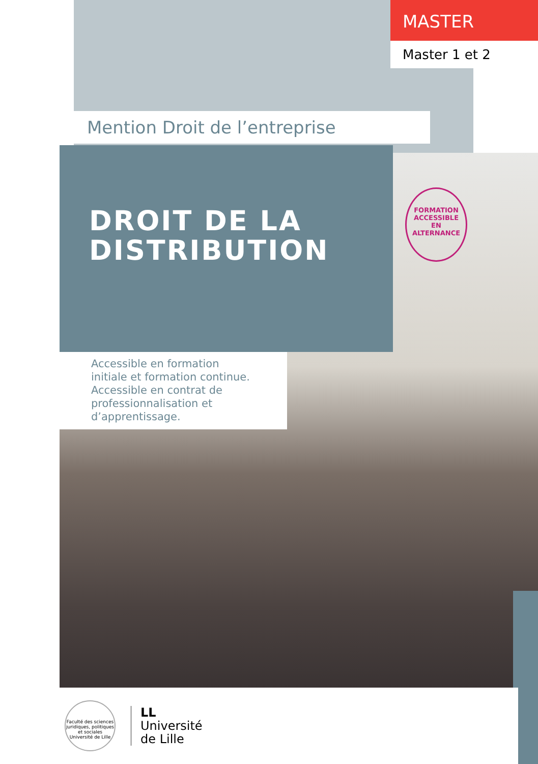MASTER
Master 1 et 2
Mention Droit de l’entreprise
DROIT DE LA
DISTRIBUTION
FORMATION
ACCESSIBLE
EN ALTERNANCE
Accessible en formation initiale et formation continue. Accessible en contrat de professionnalisation et d’apprentissage.
Faculté des sciences juridiques, politiques et sociales Université de Lille
LL
Université
de Lille